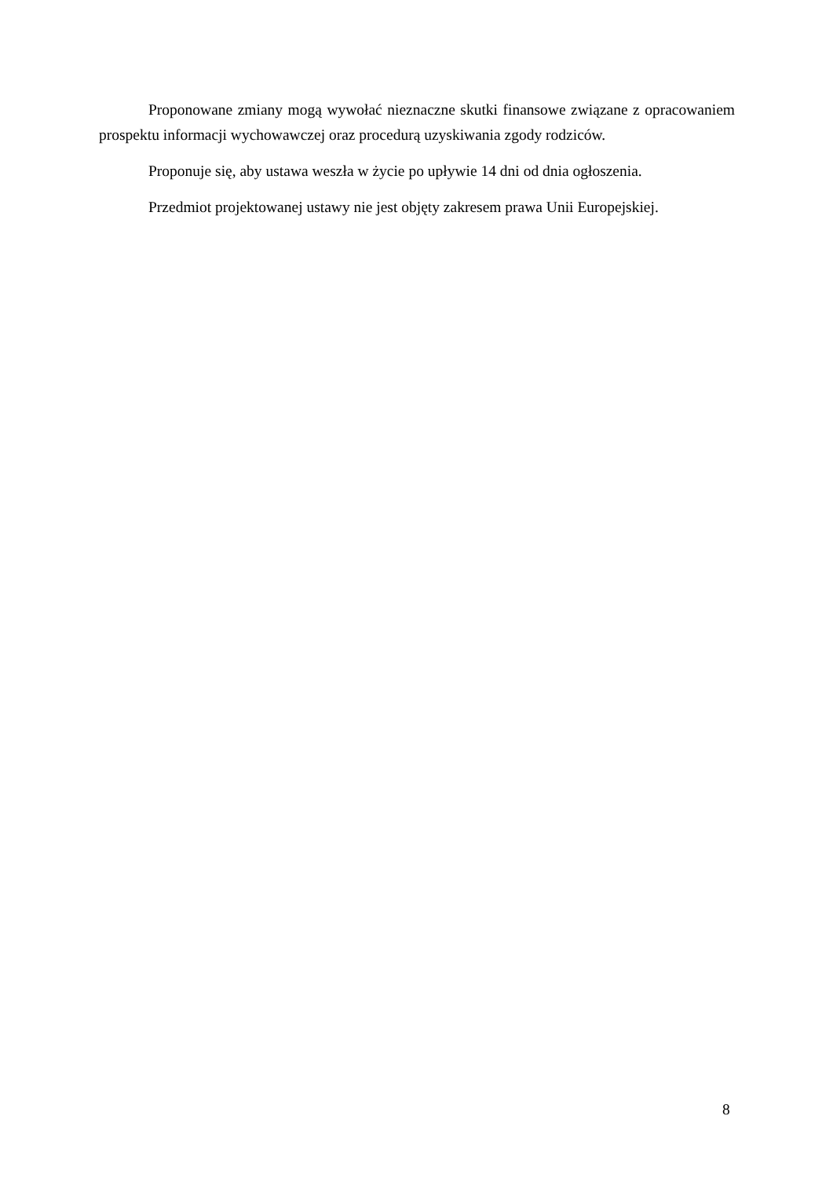Proponowane zmiany mogą wywołać nieznaczne skutki finansowe związane z opracowaniem prospektu informacji wychowawczej oraz procedurą uzyskiwania zgody rodziców.
Proponuje się, aby ustawa weszła w życie po upływie 14 dni od dnia ogłoszenia.
Przedmiot projektowanej ustawy nie jest objęty zakresem prawa Unii Europejskiej.
8